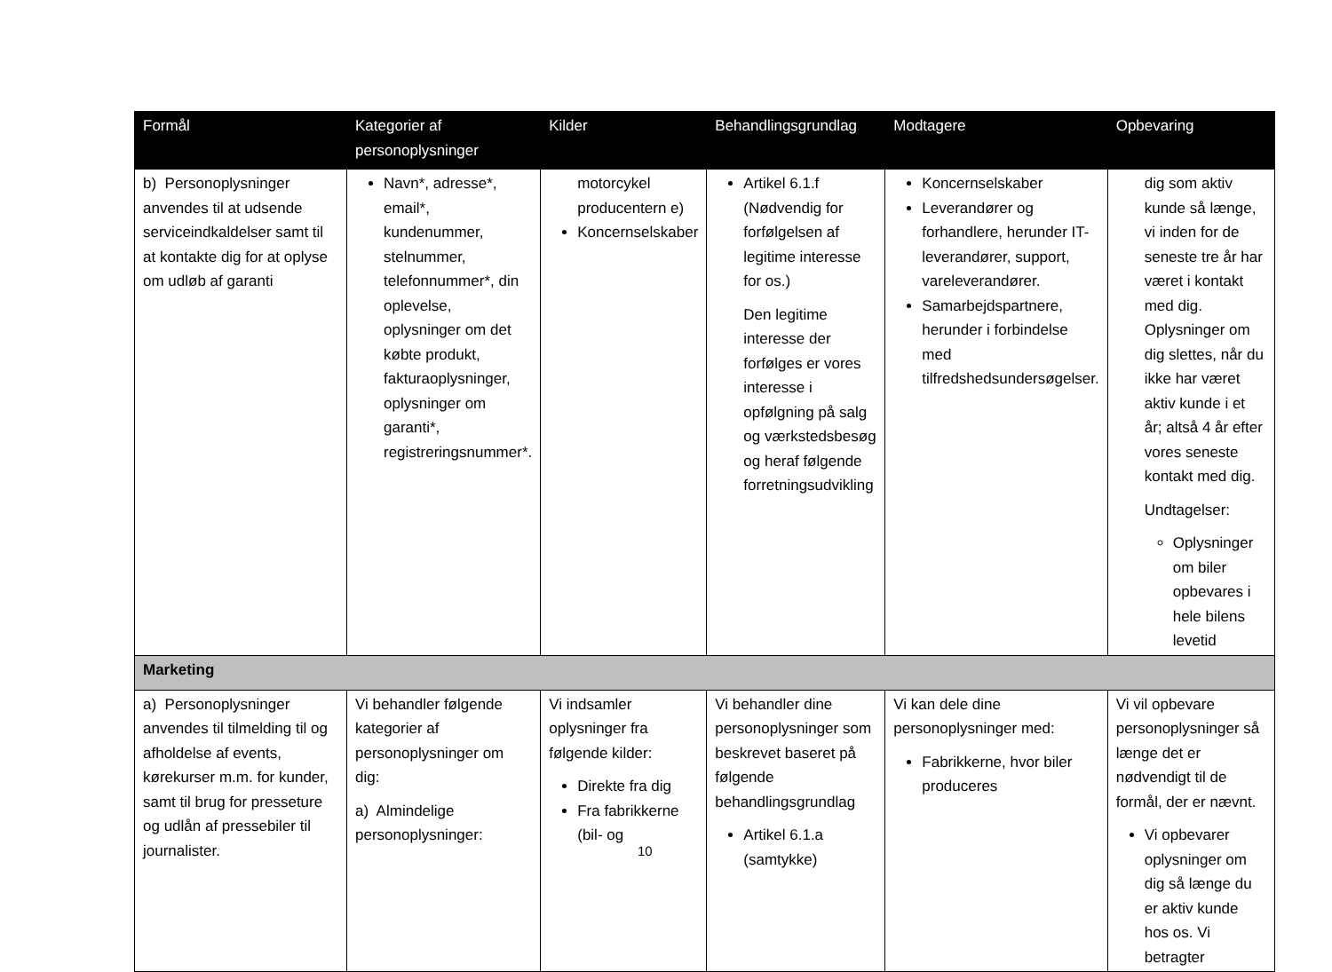| Formål | Kategorier af personoplysninger | Kilder | Behandlingsgrundlag | Modtagere | Opbevaring |
| --- | --- | --- | --- | --- | --- |
| b) Personoplysninger anvendes til at udsende serviceindkaldelser samt til at kontakte dig for at oplyse om udløb af garanti | Navn*, adresse*, email*, kundenummer, stelnummer, telefonnummer*, din oplevelse, oplysninger om det købte produkt, fakturaoplysninger, oplysninger om garanti*, registreringsnummer*. | motorcykel producentern e) Koncernselskaber | Artikel 6.1.f (Nødvendig for forfølgelsen af legitime interesse for os.) Den legitime interesse der forfølges er vores interesse i opfølgning på salg og værkstedsbesøg og heraf følgende forretningsudvikling | Koncernselskaber Leverandører og forhandlere, herunder IT-leverandører, support, vareleverandører. Samarbejdspartnere, herunder i forbindelse med tilfredshedsundersøgelser. | dig som aktiv kunde så længe, vi inden for de seneste tre år har været i kontakt med dig. Oplysninger om dig slettes, når du ikke har været aktiv kunde i et år; altså 4 år efter vores seneste kontakt med dig. Undtagelser: Oplysninger om biler opbevares i hele bilens levetid |
| Marketing | | | | | |
| a) Personoplysninger anvendes til tilmelding til og afholdelse af events, kørekurser m.m. for kunder, samt til brug for presseture og udlån af pressebiler til journalister. | Vi behandler følgende kategorier af personoplysninger om dig: a) Almindelige personoplysninger: | Vi indsamler oplysninger fra følgende kilder: Direkte fra dig Fra fabrikkerne (bil- og | Vi behandler dine personoplysninger som beskrevet baseret på følgende behandlingsgrundlag Artikel 6.1.a (samtykke) | Vi kan dele dine personoplysninger med: Fabrikkerne, hvor biler produceres | Vi vil opbevare personoplysninger så længe det er nødvendigt til de formål, der er nævnt. Vi opbevarer oplysninger om dig så længe du er aktiv kunde hos os. Vi betragter |
10